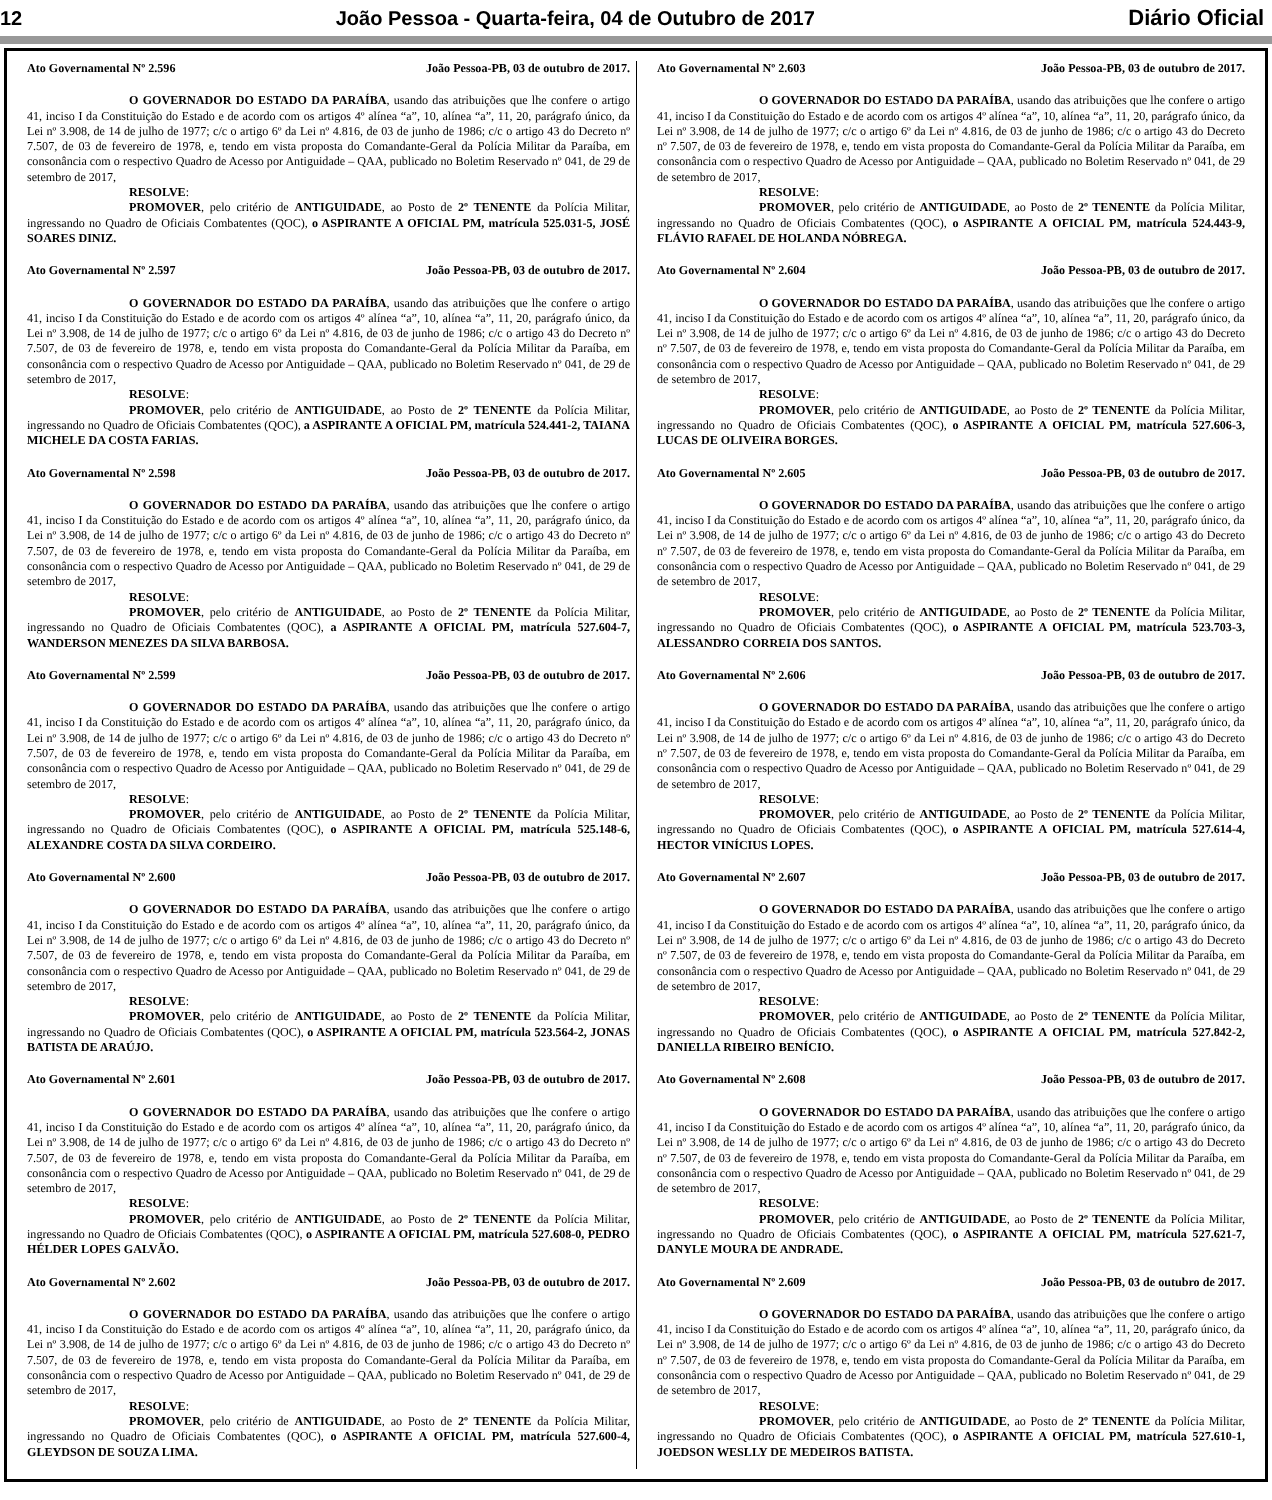12 João Pessoa - Quarta-feira, 04 de Outubro de 2017 Diário Oficial
Ato Governamental Nº 2.596 João Pessoa-PB, 03 de outubro de 2017.
O GOVERNADOR DO ESTADO DA PARAÍBA, usando das atribuições que lhe confere o artigo 41, inciso I da Constituição do Estado e de acordo com os artigos 4º alínea “a”, 10, alínea “a”, 11, 20, parágrafo único, da Lei nº 3.908, de 14 de julho de 1977; c/c o artigo 6º da Lei nº 4.816, de 03 de junho de 1986; c/c o artigo 43 do Decreto nº 7.507, de 03 de fevereiro de 1978, e, tendo em vista proposta do Comandante-Geral da Polícia Militar da Paraíba, em consonância com o respectivo Quadro de Acesso por Antiguidade – QAA, publicado no Boletim Reservado nº 041, de 29 de setembro de 2017,
RESOLVE:
PROMOVER, pelo critério de ANTIGUIDADE, ao Posto de 2º TENENTE da Polícia Militar, ingressando no Quadro de Oficiais Combatentes (QOC), o ASPIRANTE A OFICIAL PM, matrícula 525.031-5, JOSÉ SOARES DINIZ.
Ato Governamental Nº 2.597 João Pessoa-PB, 03 de outubro de 2017.
O GOVERNADOR DO ESTADO DA PARAÍBA, usando das atribuições que lhe confere o artigo 41, inciso I da Constituição do Estado e de acordo com os artigos 4º alínea “a”, 10, alínea “a”, 11, 20, parágrafo único, da Lei nº 3.908, de 14 de julho de 1977; c/c o artigo 6º da Lei nº 4.816, de 03 de junho de 1986; c/c o artigo 43 do Decreto nº 7.507, de 03 de fevereiro de 1978, e, tendo em vista proposta do Comandante-Geral da Polícia Militar da Paraíba, em consonância com o respectivo Quadro de Acesso por Antiguidade – QAA, publicado no Boletim Reservado nº 041, de 29 de setembro de 2017,
RESOLVE:
PROMOVER, pelo critério de ANTIGUIDADE, ao Posto de 2º TENENTE da Polícia Militar, ingressando no Quadro de Oficiais Combatentes (QOC), a ASPIRANTE A OFICIAL PM, matrícula 524.441-2, TAIANA MICHELE DA COSTA FARIAS.
Ato Governamental Nº 2.598 João Pessoa-PB, 03 de outubro de 2017.
O GOVERNADOR DO ESTADO DA PARAÍBA, usando das atribuições que lhe confere o artigo 41, inciso I da Constituição do Estado e de acordo com os artigos 4º alínea “a”, 10, alínea “a”, 11, 20, parágrafo único, da Lei nº 3.908, de 14 de julho de 1977; c/c o artigo 6º da Lei nº 4.816, de 03 de junho de 1986; c/c o artigo 43 do Decreto nº 7.507, de 03 de fevereiro de 1978, e, tendo em vista proposta do Comandante-Geral da Polícia Militar da Paraíba, em consonância com o respectivo Quadro de Acesso por Antiguidade – QAA, publicado no Boletim Reservado nº 041, de 29 de setembro de 2017,
RESOLVE:
PROMOVER, pelo critério de ANTIGUIDADE, ao Posto de 2º TENENTE da Polícia Militar, ingressando no Quadro de Oficiais Combatentes (QOC), a ASPIRANTE A OFICIAL PM, matrícula 527.604-7, WANDERSON MENEZES DA SILVA BARBOSA.
Ato Governamental Nº 2.599 João Pessoa-PB, 03 de outubro de 2017.
O GOVERNADOR DO ESTADO DA PARAÍBA, usando das atribuições que lhe confere o artigo 41, inciso I da Constituição do Estado e de acordo com os artigos 4º alínea “a”, 10, alínea “a”, 11, 20, parágrafo único, da Lei nº 3.908, de 14 de julho de 1977; c/c o artigo 6º da Lei nº 4.816, de 03 de junho de 1986; c/c o artigo 43 do Decreto nº 7.507, de 03 de fevereiro de 1978, e, tendo em vista proposta do Comandante-Geral da Polícia Militar da Paraíba, em consonância com o respectivo Quadro de Acesso por Antiguidade – QAA, publicado no Boletim Reservado nº 041, de 29 de setembro de 2017,
RESOLVE:
PROMOVER, pelo critério de ANTIGUIDADE, ao Posto de 2º TENENTE da Polícia Militar, ingressando no Quadro de Oficiais Combatentes (QOC), o ASPIRANTE A OFICIAL PM, matrícula 525.148-6, ALEXANDRE COSTA DA SILVA CORDEIRO.
Ato Governamental Nº 2.600 João Pessoa-PB, 03 de outubro de 2017.
O GOVERNADOR DO ESTADO DA PARAÍBA, usando das atribuições que lhe confere o artigo 41, inciso I da Constituição do Estado e de acordo com os artigos 4º alínea “a”, 10, alínea “a”, 11, 20, parágrafo único, da Lei nº 3.908, de 14 de julho de 1977; c/c o artigo 6º da Lei nº 4.816, de 03 de junho de 1986; c/c o artigo 43 do Decreto nº 7.507, de 03 de fevereiro de 1978, e, tendo em vista proposta do Comandante-Geral da Polícia Militar da Paraíba, em consonância com o respectivo Quadro de Acesso por Antiguidade – QAA, publicado no Boletim Reservado nº 041, de 29 de setembro de 2017,
RESOLVE:
PROMOVER, pelo critério de ANTIGUIDADE, ao Posto de 2º TENENTE da Polícia Militar, ingressando no Quadro de Oficiais Combatentes (QOC), o ASPIRANTE A OFICIAL PM, matrícula 523.564-2, JONAS BATISTA DE ARAÚJO.
Ato Governamental Nº 2.601 João Pessoa-PB, 03 de outubro de 2017.
O GOVERNADOR DO ESTADO DA PARAÍBA, usando das atribuições que lhe confere o artigo 41, inciso I da Constituição do Estado e de acordo com os artigos 4º alínea “a”, 10, alínea “a”, 11, 20, parágrafo único, da Lei nº 3.908, de 14 de julho de 1977; c/c o artigo 6º da Lei nº 4.816, de 03 de junho de 1986; c/c o artigo 43 do Decreto nº 7.507, de 03 de fevereiro de 1978, e, tendo em vista proposta do Comandante-Geral da Polícia Militar da Paraíba, em consonância com o respectivo Quadro de Acesso por Antiguidade – QAA, publicado no Boletim Reservado nº 041, de 29 de setembro de 2017,
RESOLVE:
PROMOVER, pelo critério de ANTIGUIDADE, ao Posto de 2º TENENTE da Polícia Militar, ingressando no Quadro de Oficiais Combatentes (QOC), o ASPIRANTE A OFICIAL PM, matrícula 527.608-0, PEDRO HÉLDER LOPES GALVÃO.
Ato Governamental Nº 2.602 João Pessoa-PB, 03 de outubro de 2017.
O GOVERNADOR DO ESTADO DA PARAÍBA, usando das atribuições que lhe confere o artigo 41, inciso I da Constituição do Estado e de acordo com os artigos 4º alínea “a”, 10, alínea “a”, 11, 20, parágrafo único, da Lei nº 3.908, de 14 de julho de 1977; c/c o artigo 6º da Lei nº 4.816, de 03 de junho de 1986; c/c o artigo 43 do Decreto nº 7.507, de 03 de fevereiro de 1978, e, tendo em vista proposta do Comandante-Geral da Polícia Militar da Paraíba, em consonância com o respectivo Quadro de Acesso por Antiguidade – QAA, publicado no Boletim Reservado nº 041, de 29 de setembro de 2017,
RESOLVE:
PROMOVER, pelo critério de ANTIGUIDADE, ao Posto de 2º TENENTE da Polícia Militar, ingressando no Quadro de Oficiais Combatentes (QOC), o ASPIRANTE A OFICIAL PM, matrícula 527.600-4, GLEYDSON DE SOUZA LIMA.
Ato Governamental Nº 2.603 João Pessoa-PB, 03 de outubro de 2017.
O GOVERNADOR DO ESTADO DA PARAÍBA, usando das atribuições que lhe confere o artigo 41, inciso I da Constituição do Estado e de acordo com os artigos 4º alínea “a”, 10, alínea “a”, 11, 20, parágrafo único, da Lei nº 3.908, de 14 de julho de 1977; c/c o artigo 6º da Lei nº 4.816, de 03 de junho de 1986; c/c o artigo 43 do Decreto nº 7.507, de 03 de fevereiro de 1978, e, tendo em vista proposta do Comandante-Geral da Polícia Militar da Paraíba, em consonância com o respectivo Quadro de Acesso por Antiguidade – QAA, publicado no Boletim Reservado nº 041, de 29 de setembro de 2017,
RESOLVE:
PROMOVER, pelo critério de ANTIGUIDADE, ao Posto de 2º TENENTE da Polícia Militar, ingressando no Quadro de Oficiais Combatentes (QOC), o ASPIRANTE A OFICIAL PM, matrícula 524.443-9, FLÁVIO RAFAEL DE HOLANDA NÓBREGA.
Ato Governamental Nº 2.604 João Pessoa-PB, 03 de outubro de 2017.
O GOVERNADOR DO ESTADO DA PARAÍBA, usando das atribuições que lhe confere o artigo 41, inciso I da Constituição do Estado e de acordo com os artigos 4º alínea “a”, 10, alínea “a”, 11, 20, parágrafo único, da Lei nº 3.908, de 14 de julho de 1977; c/c o artigo 6º da Lei nº 4.816, de 03 de junho de 1986; c/c o artigo 43 do Decreto nº 7.507, de 03 de fevereiro de 1978, e, tendo em vista proposta do Comandante-Geral da Polícia Militar da Paraíba, em consonância com o respectivo Quadro de Acesso por Antiguidade – QAA, publicado no Boletim Reservado nº 041, de 29 de setembro de 2017,
RESOLVE:
PROMOVER, pelo critério de ANTIGUIDADE, ao Posto de 2º TENENTE da Polícia Militar, ingressando no Quadro de Oficiais Combatentes (QOC), o ASPIRANTE A OFICIAL PM, matrícula 527.606-3, LUCAS DE OLIVEIRA BORGES.
Ato Governamental Nº 2.605 João Pessoa-PB, 03 de outubro de 2017.
O GOVERNADOR DO ESTADO DA PARAÍBA, usando das atribuições que lhe confere o artigo 41, inciso I da Constituição do Estado e de acordo com os artigos 4º alínea “a”, 10, alínea “a”, 11, 20, parágrafo único, da Lei nº 3.908, de 14 de julho de 1977; c/c o artigo 6º da Lei nº 4.816, de 03 de junho de 1986; c/c o artigo 43 do Decreto nº 7.507, de 03 de fevereiro de 1978, e, tendo em vista proposta do Comandante-Geral da Polícia Militar da Paraíba, em consonância com o respectivo Quadro de Acesso por Antiguidade – QAA, publicado no Boletim Reservado nº 041, de 29 de setembro de 2017,
RESOLVE:
PROMOVER, pelo critério de ANTIGUIDADE, ao Posto de 2º TENENTE da Polícia Militar, ingressando no Quadro de Oficiais Combatentes (QOC), o ASPIRANTE A OFICIAL PM, matrícula 523.703-3, ALESSANDRO CORREIA DOS SANTOS.
Ato Governamental Nº 2.606 João Pessoa-PB, 03 de outubro de 2017.
O GOVERNADOR DO ESTADO DA PARAÍBA, usando das atribuições que lhe confere o artigo 41, inciso I da Constituição do Estado e de acordo com os artigos 4º alínea “a”, 10, alínea “a”, 11, 20, parágrafo único, da Lei nº 3.908, de 14 de julho de 1977; c/c o artigo 6º da Lei nº 4.816, de 03 de junho de 1986; c/c o artigo 43 do Decreto nº 7.507, de 03 de fevereiro de 1978, e, tendo em vista proposta do Comandante-Geral da Polícia Militar da Paraíba, em consonância com o respectivo Quadro de Acesso por Antiguidade – QAA, publicado no Boletim Reservado nº 041, de 29 de setembro de 2017,
RESOLVE:
PROMOVER, pelo critério de ANTIGUIDADE, ao Posto de 2º TENENTE da Polícia Militar, ingressando no Quadro de Oficiais Combatentes (QOC), o ASPIRANTE A OFICIAL PM, matrícula 527.614-4, HECTOR VINÍCIUS LOPES.
Ato Governamental Nº 2.607 João Pessoa-PB, 03 de outubro de 2017.
O GOVERNADOR DO ESTADO DA PARAÍBA, usando das atribuições que lhe confere o artigo 41, inciso I da Constituição do Estado e de acordo com os artigos 4º alínea “a”, 10, alínea “a”, 11, 20, parágrafo único, da Lei nº 3.908, de 14 de julho de 1977; c/c o artigo 6º da Lei nº 4.816, de 03 de junho de 1986; c/c o artigo 43 do Decreto nº 7.507, de 03 de fevereiro de 1978, e, tendo em vista proposta do Comandante-Geral da Polícia Militar da Paraíba, em consonância com o respectivo Quadro de Acesso por Antiguidade – QAA, publicado no Boletim Reservado nº 041, de 29 de setembro de 2017,
RESOLVE:
PROMOVER, pelo critério de ANTIGUIDADE, ao Posto de 2º TENENTE da Polícia Militar, ingressando no Quadro de Oficiais Combatentes (QOC), o ASPIRANTE A OFICIAL PM, matrícula 527.842-2, DANIELLA RIBEIRO BENÍCIO.
Ato Governamental Nº 2.608 João Pessoa-PB, 03 de outubro de 2017.
O GOVERNADOR DO ESTADO DA PARAÍBA, usando das atribuições que lhe confere o artigo 41, inciso I da Constituição do Estado e de acordo com os artigos 4º alínea “a”, 10, alínea “a”, 11, 20, parágrafo único, da Lei nº 3.908, de 14 de julho de 1977; c/c o artigo 6º da Lei nº 4.816, de 03 de junho de 1986; c/c o artigo 43 do Decreto nº 7.507, de 03 de fevereiro de 1978, e, tendo em vista proposta do Comandante-Geral da Polícia Militar da Paraíba, em consonância com o respectivo Quadro de Acesso por Antiguidade – QAA, publicado no Boletim Reservado nº 041, de 29 de setembro de 2017,
RESOLVE:
PROMOVER, pelo critério de ANTIGUIDADE, ao Posto de 2º TENENTE da Polícia Militar, ingressando no Quadro de Oficiais Combatentes (QOC), o ASPIRANTE A OFICIAL PM, matrícula 527.621-7, DANYLE MOURA DE ANDRADE.
Ato Governamental Nº 2.609 João Pessoa-PB, 03 de outubro de 2017.
O GOVERNADOR DO ESTADO DA PARAÍBA, usando das atribuições que lhe confere o artigo 41, inciso I da Constituição do Estado e de acordo com os artigos 4º alínea “a”, 10, alínea “a”, 11, 20, parágrafo único, da Lei nº 3.908, de 14 de julho de 1977; c/c o artigo 6º da Lei nº 4.816, de 03 de junho de 1986; c/c o artigo 43 do Decreto nº 7.507, de 03 de fevereiro de 1978, e, tendo em vista proposta do Comandante-Geral da Polícia Militar da Paraíba, em consonância com o respectivo Quadro de Acesso por Antiguidade – QAA, publicado no Boletim Reservado nº 041, de 29 de setembro de 2017,
RESOLVE:
PROMOVER, pelo critério de ANTIGUIDADE, ao Posto de 2º TENENTE da Polícia Militar, ingressando no Quadro de Oficiais Combatentes (QOC), o ASPIRANTE A OFICIAL PM, matrícula 527.610-1, JOEDSON WESLLY DE MEDEIROS BATISTA.